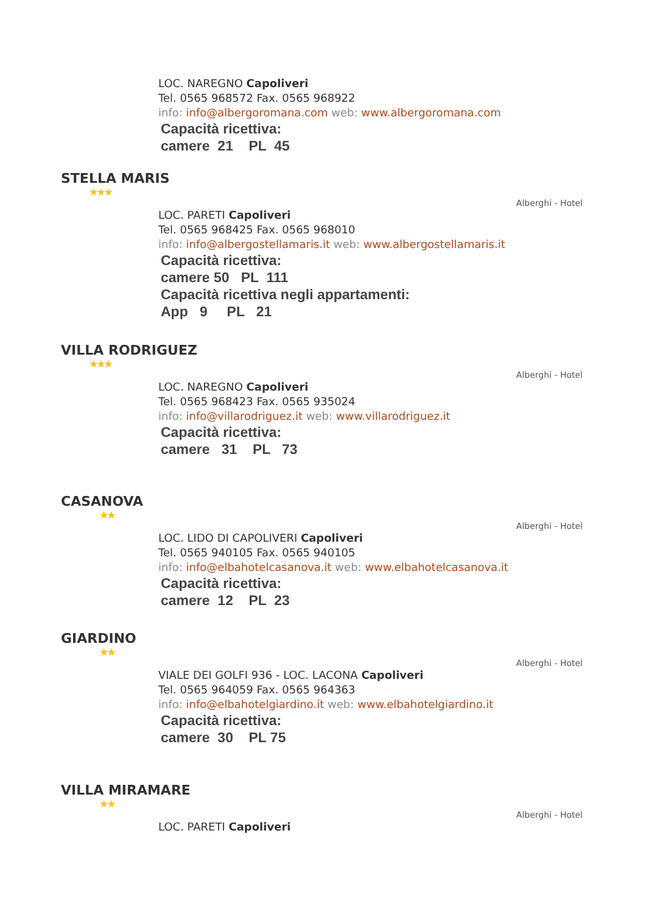LOC. NAREGNO Capoliveri
Tel. 0565 968572 Fax. 0565 968922
info: info@albergoromana.com web: www.albergoromana.com
Capacità ricettiva:
camere 21 PL 45
STELLA MARIS
★★★
Alberghi - Hotel
LOC. PARETI Capoliveri
Tel. 0565 968425 Fax. 0565 968010
info: info@albergostellamaris.it web: www.albergostellamaris.it
Capacità ricettiva:
camere 50 PL 111
Capacità ricettiva negli appartamenti:
App 9 PL 21
VILLA RODRIGUEZ
★★★
Alberghi - Hotel
LOC. NAREGNO Capoliveri
Tel. 0565 968423 Fax. 0565 935024
info: info@villarodriguez.it web: www.villarodriguez.it
Capacità ricettiva:
camere 31 PL 73
CASANOVA
★★
Alberghi - Hotel
LOC. LIDO DI CAPOLIVERI Capoliveri
Tel. 0565 940105 Fax. 0565 940105
info: info@elbahotelcasanova.it web: www.elbahotelcasanova.it
Capacità ricettiva:
camere 12 PL 23
GIARDINO
★★
Alberghi - Hotel
VIALE DEI GOLFI 936 - LOC. LACONA Capoliveri
Tel. 0565 964059 Fax. 0565 964363
info: info@elbahotelgiardino.it web: www.elbahotelgiardino.it
Capacità ricettiva:
camere 30 PL 75
VILLA MIRAMARE
★★
Alberghi - Hotel
LOC. PARETI Capoliveri